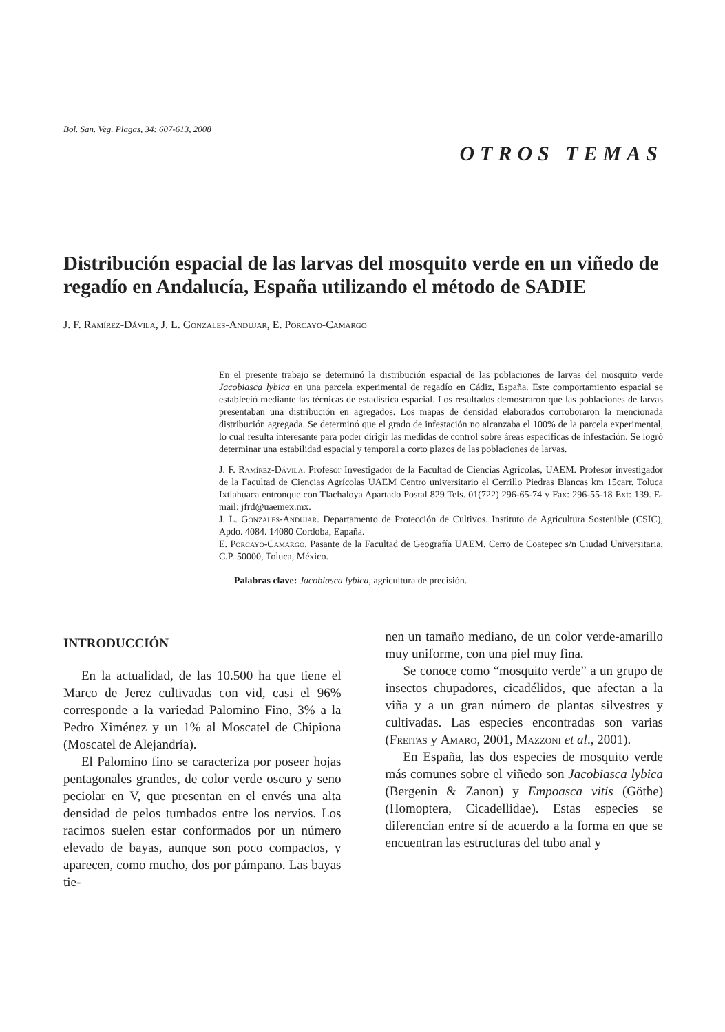Bol. San. Veg. Plagas, 34: 607-613, 2008
OTROS TEMAS
Distribución espacial de las larvas del mosquito verde en un viñedo de regadío en Andalucía, España utilizando el método de SADIE
J. F. Ramírez-Dávila, J. L. Gonzales-Andujar, E. Porcayo-Camargo
En el presente trabajo se determinó la distribución espacial de las poblaciones de larvas del mosquito verde Jacobiasca lybica en una parcela experimental de regadío en Cádiz, España. Este comportamiento espacial se estableció mediante las técnicas de estadística espacial. Los resultados demostraron que las poblaciones de larvas presentaban una distribución en agregados. Los mapas de densidad elaborados corroboraron la mencionada distribución agregada. Se determinó que el grado de infestación no alcanzaba el 100% de la parcela experimental, lo cual resulta interesante para poder dirigir las medidas de control sobre áreas específicas de infestación. Se logró determinar una estabilidad espacial y temporal a corto plazos de las poblaciones de larvas.
J. F. Ramírez-Dávila. Profesor Investigador de la Facultad de Ciencias Agrícolas, UAEM. Profesor investigador de la Facultad de Ciencias Agrícolas UAEM Centro universitario el Cerrillo Piedras Blancas km 15carr. Toluca Ixtlahuaca entronque con Tlachaloya Apartado Postal 829 Tels. 01(722) 296-65-74 y Fax: 296-55-18 Ext: 139. E-mail: jfrd@uaemex.mx.
J. L. Gonzales-Andujar. Departamento de Protección de Cultivos. Instituto de Agricultura Sostenible (CSIC), Apdo. 4084. 14080 Cordoba, Eapaña.
E. Porcayo-Camargo. Pasante de la Facultad de Geografía UAEM. Cerro de Coatepec s/n Ciudad Universitaria, C.P. 50000, Toluca, México.
Palabras clave: Jacobiasca lybica, agricultura de precisión.
INTRODUCCIÓN
En la actualidad, de las 10.500 ha que tiene el Marco de Jerez cultivadas con vid, casi el 96% corresponde a la variedad Palomino Fino, 3% a la Pedro Ximénez y un 1% al Moscatel de Chipiona (Moscatel de Alejandría).
El Palomino fino se caracteriza por poseer hojas pentagonales grandes, de color verde oscuro y seno peciolar en V, que presentan en el envés una alta densidad de pelos tumbados entre los nervios. Los racimos suelen estar conformados por un número elevado de bayas, aunque son poco compactos, y aparecen, como mucho, dos por pámpano. Las bayas tie-
nen un tamaño mediano, de un color verde-amarillo muy uniforme, con una piel muy fina.
Se conoce como “mosquito verde” a un grupo de insectos chupadores, cicadélidos, que afectan a la viña y a un gran número de plantas silvestres y cultivadas. Las especies encontradas son varias (Freitas y Amaro, 2001, Mazzoni et al., 2001).
En España, las dos especies de mosquito verde más comunes sobre el viñedo son Jacobiasca lybica (Bergenin & Zanon) y Empoasca vitis (Göthe) (Homoptera, Cicadellidae). Estas especies se diferencian entre sí de acuerdo a la forma en que se encuentran las estructuras del tubo anal y